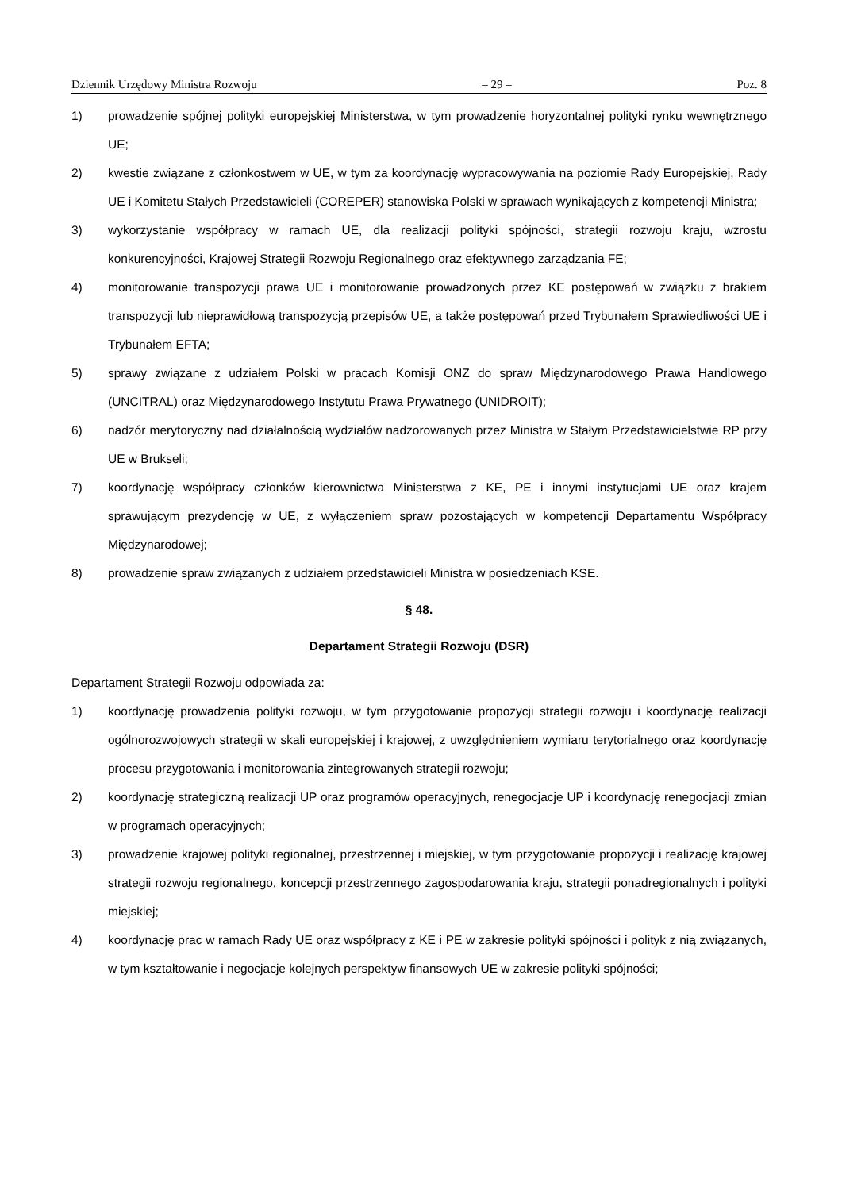Dziennik Urzędowy Ministra Rozwoju – 29 – Poz. 8
1) prowadzenie spójnej polityki europejskiej Ministerstwa, w tym prowadzenie horyzontalnej polityki rynku wewnętrznego UE;
2) kwestie związane z członkostwem w UE, w tym za koordynację wypracowywania na poziomie Rady Europejskiej, Rady UE i Komitetu Stałych Przedstawicieli (COREPER) stanowiska Polski w sprawach wynikających z kompetencji Ministra;
3) wykorzystanie współpracy w ramach UE, dla realizacji polityki spójności, strategii rozwoju kraju, wzrostu konkurencyjności, Krajowej Strategii Rozwoju Regionalnego oraz efektywnego zarządzania FE;
4) monitorowanie transpozycji prawa UE i monitorowanie prowadzonych przez KE postępowań w związku z brakiem transpozycji lub nieprawidłową transpozycją przepisów UE, a także postępowań przed Trybunałem Sprawiedliwości UE i Trybunałem EFTA;
5) sprawy związane z udziałem Polski w pracach Komisji ONZ do spraw Międzynarodowego Prawa Handlowego (UNCITRAL) oraz Międzynarodowego Instytutu Prawa Prywatnego (UNIDROIT);
6) nadzór merytoryczny nad działalnością wydziałów nadzorowanych przez Ministra w Stałym Przedstawicielstwie RP przy UE w Brukseli;
7) koordynację współpracy członków kierownictwa Ministerstwa z KE, PE i innymi instytucjami UE oraz krajem sprawującym prezydencję w UE, z wyłączeniem spraw pozostających w kompetencji Departamentu Współpracy Międzynarodowej;
8) prowadzenie spraw związanych z udziałem przedstawicieli Ministra w posiedzeniach KSE.
§ 48.
Departament Strategii Rozwoju (DSR)
Departament Strategii Rozwoju odpowiada za:
1) koordynację prowadzenia polityki rozwoju, w tym przygotowanie propozycji strategii rozwoju i koordynację realizacji ogólnorozwojowych strategii w skali europejskiej i krajowej, z uwzględnieniem wymiaru terytorialnego oraz koordynację procesu przygotowania i monitorowania zintegrowanych strategii rozwoju;
2) koordynację strategiczną realizacji UP oraz programów operacyjnych, renegocjacje UP i koordynację renegocjacji zmian w programach operacyjnych;
3) prowadzenie krajowej polityki regionalnej, przestrzennej i miejskiej, w tym przygotowanie propozycji i realizację krajowej strategii rozwoju regionalnego, koncepcji przestrzennego zagospodarowania kraju, strategii ponadregionalnych i polityki miejskiej;
4) koordynację prac w ramach Rady UE oraz współpracy z KE i PE w zakresie polityki spójności i polityk z nią związanych, w tym kształtowanie i negocjacje kolejnych perspektyw finansowych UE w zakresie polityki spójności;